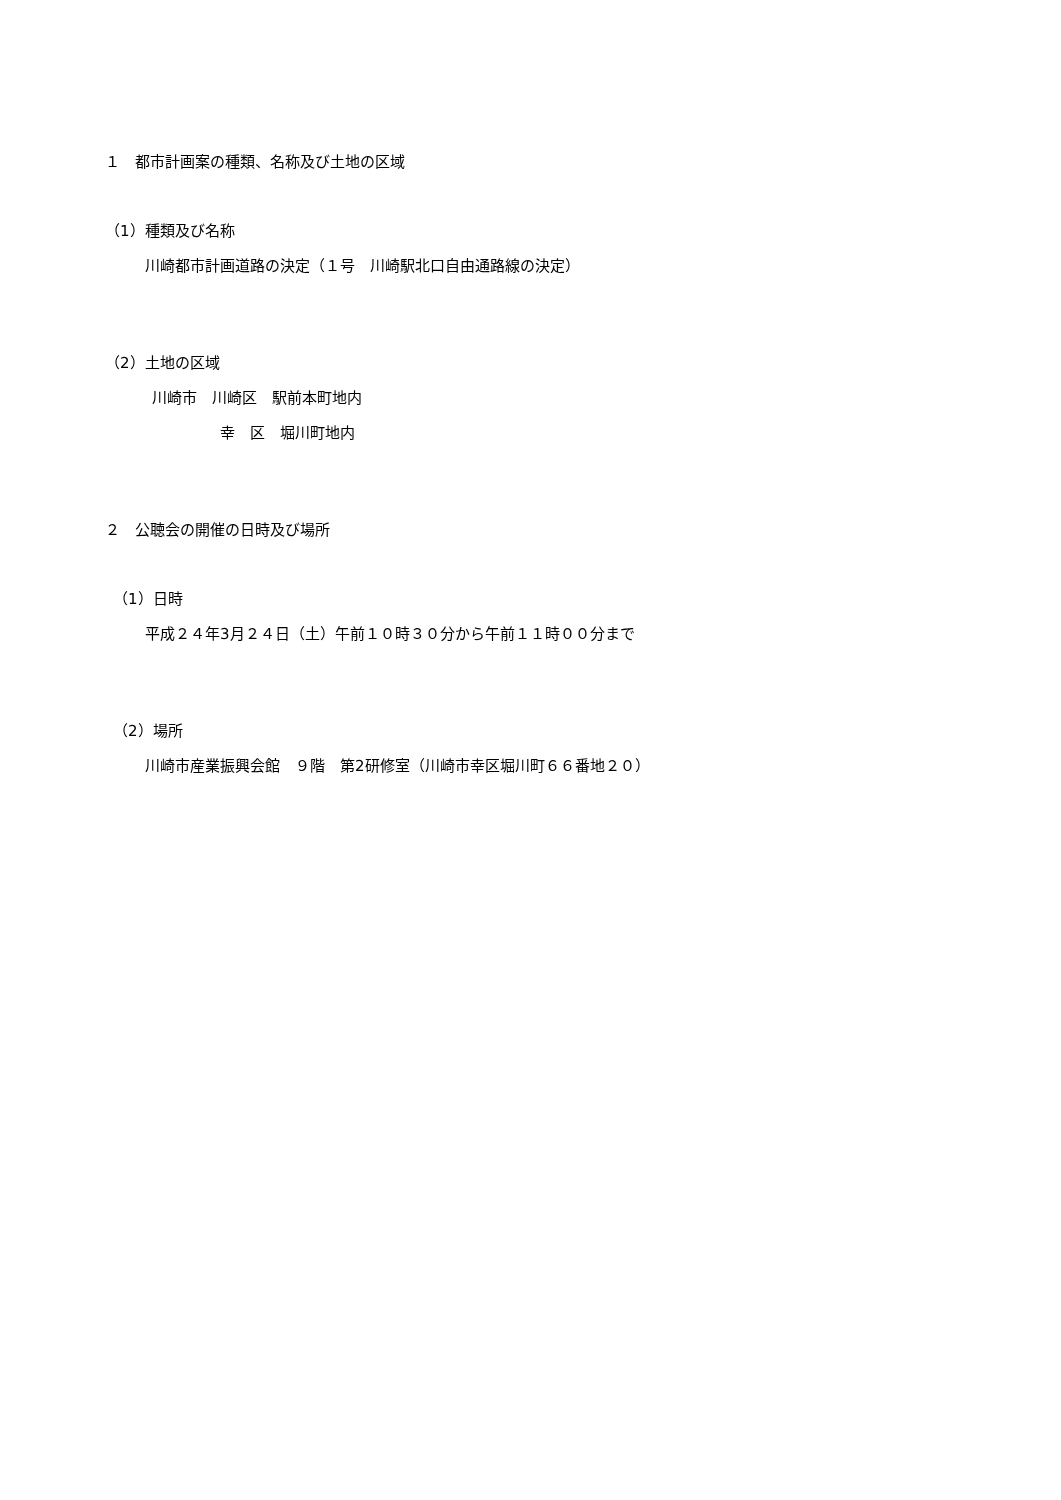１　都市計画案の種類、名称及び土地の区域
（1）種類及び名称
川崎都市計画道路の決定（１号　川崎駅北口自由通路線の決定）
（2）土地の区域
川崎市　川崎区　駅前本町地内
幸　区　堀川町地内
２　公聴会の開催の日時及び場所
（1）日時
平成２４年3月２４日（土）午前１０時３０分から午前１１時００分まで
（2）場所
川崎市産業振興会館　９階　第2研修室（川崎市幸区堀川町６６番地２０）